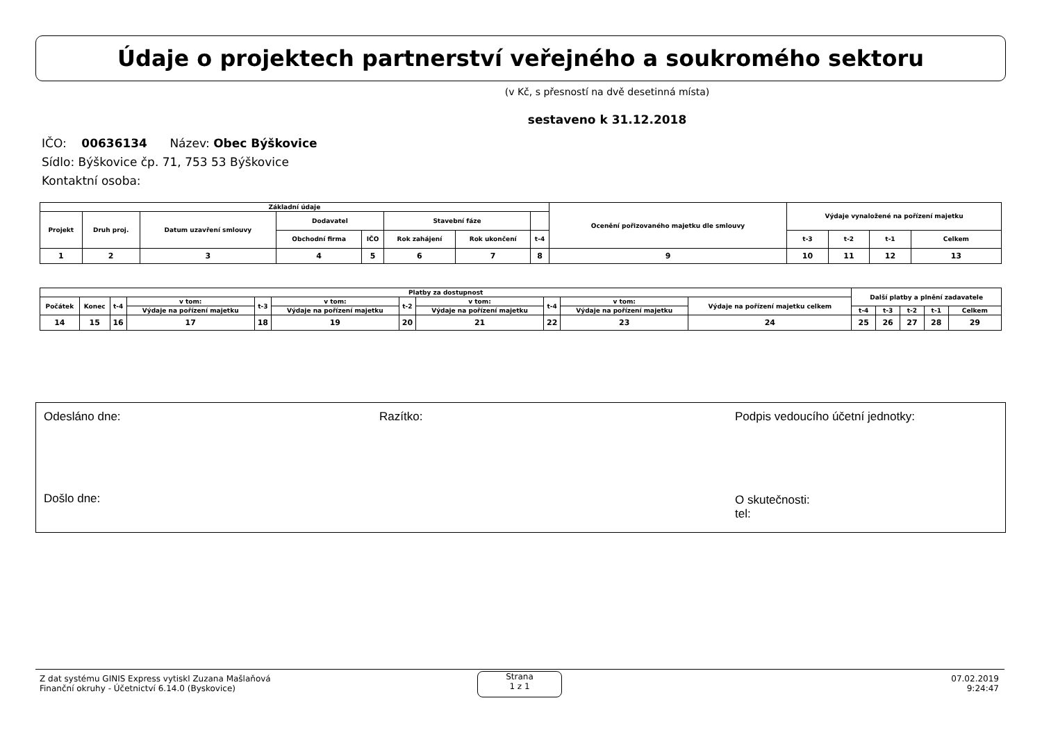Údaje o projektech partnerství veřejného a soukromého sektoru
(v Kč, s přesností na dvě desetinná místa)
sestaveno k 31.12.2018
IČO: 00636134 Název: Obec Býškovice
Sídlo: Býškovice čp. 71, 753 53 Býškovice
Kontaktní osoba:
| Základní údaje | | | | | | | | Ocenění pořizovaného majetku dle smlouvy | Výdaje vynaložené na pořízení majetku | | | |
| --- | --- | --- | --- | --- | --- | --- | --- | --- | --- | --- | --- | --- |
| Projekt | Druh proj. | Datum uzavření smlouvy | Dodavatel | | Stavební fáze | | | | | | | |
| | | | Obchodní firma | IČO | Rok zahájení | Rok ukončení | t-4 | | t-3 | t-2 | t-1 | Celkem |
| 1 | 2 | 3 | 4 | 5 | 6 | 7 | 8 | 9 | 10 | 11 | 12 | 13 |
| Platby za dostupnost | | | | | | | | | | | Další platby a plnění zadavatele | | | | |
| --- | --- | --- | --- | --- | --- | --- | --- | --- | --- | --- | --- | --- | --- | --- | --- |
| Počátek | Konec | t-4 | v tom: | t-3 | v tom: | t-2 | v tom: | t-4 | v tom: | Výdaje na pořízení majetku celkem | | | | | |
| | | | Výdaje na pořízení majetku | | Výdaje na pořízení majetku | | Výdaje na pořízení majetku | | Výdaje na pořízení majetku | | t-4 | t-3 | t-2 | t-1 | Celkem |
| 14 | 15 | 16 | 17 | 18 | 19 | 20 | 21 | 22 | 23 | 24 | 25 | 26 | 27 | 28 | 29 |
Odesláno dne: Razítko:
Podpis vedoucího účetní jednotky:
Došlo dne:
O skutečnosti:
tel:
Z dat systému GINIS Express vytiskl Zuzana Mašlaňová
Finanční okruhy - Účetnictví 6.14.0 (Byskovice)
Strana
1 z 1
07.02.2019
9:24:47